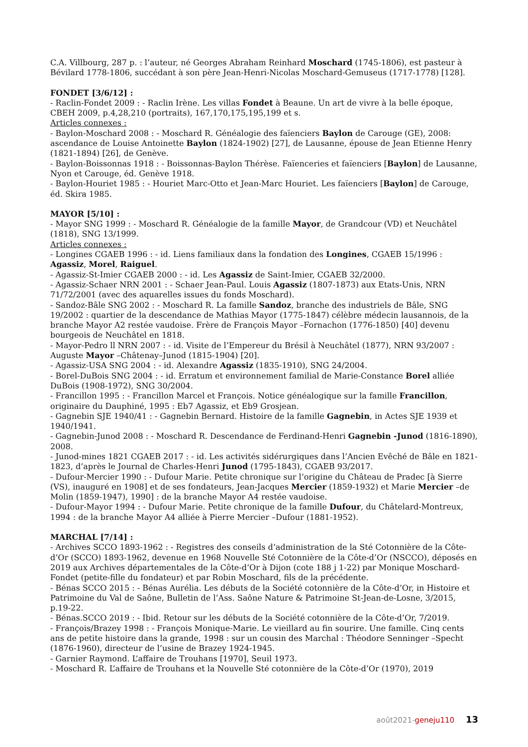C.A. Villbourg, 287 p. : l’auteur, né Georges Abraham Reinhard Moschard (1745-1806), est pasteur à Bévilard 1778-1806, succédant à son père Jean-Henri-Nicolas Moschard-Gemuseus (1717-1778) [128].
FONDET [3/6/12] :
- Raclin-Fondet 2009 : - Raclin Irène. Les villas Fondet à Beaune. Un art de vivre à la belle époque, CBEH 2009, p.4,28,210 (portraits), 167,170,175,195,199 et s.
Articles connexes :
- Baylon-Moschard 2008 : - Moschard R. Généalogie des faïenciers Baylon de Carouge (GE), 2008: ascendance de Louise Antoinette Baylon (1824-1902) [27], de Lausanne, épouse de Jean Etienne Henry (1821-1894) [26], de Genève.
- Baylon-Boissonnas 1918 : - Boissonnas-Baylon Thérèse. Faïenceries et faïenciers [Baylon] de Lausanne, Nyon et Carouge, éd. Genève 1918.
- Baylon-Houriet 1985 : - Houriet Marc-Otto et Jean-Marc Houriet. Les faïenciers [Baylon] de Carouge, éd. Skira 1985.
MAYOR [5/10] :
- Mayor SNG 1999 : - Moschard R. Généalogie de la famille Mayor, de Grandcour (VD) et Neuchâtel (1818), SNG 13/1999.
Articles connexes :
- Longines CGAEB 1996 : - id. Liens familiaux dans la fondation des Longines, CGAEB 15/1996 : Agassiz, Morel, Raiguel.
- Agassiz-St-Imier CGAEB 2000 : - id. Les Agassiz de Saint-Imier, CGAEB 32/2000.
- Agassiz-Schaer NRN 2001 : - Schaer Jean-Paul. Louis Agassiz (1807-1873) aux Etats-Unis, NRN 71/72/2001 (avec des aquarelles issues du fonds Moschard).
- Sandoz-Bâle SNG 2002 : - Moschard R. La famille Sandoz, branche des industriels de Bâle, SNG 19/2002 : quartier de la descendance de Mathias Mayor (1775-1847) célèbre médecin lausannois, de la branche Mayor A2 restée vaudoise. Frère de François Mayor –Fornachon (1776-1850) [40] devenu bourgeois de Neuchâtel en 1818.
- Mayor-Pedro ll NRN 2007 : - id. Visite de l’Empereur du Brésil à Neuchâtel (1877), NRN 93/2007 : Auguste Mayor –Châtenay–Junod (1815-1904) [20].
- Agassiz-USA SNG 2004 : - id. Alexandre Agassiz (1835-1910), SNG 24/2004.
- Borel-DuBois SNG 2004 : - id. Erratum et environnement familial de Marie-Constance Borel alliée DuBois (1908-1972), SNG 30/2004.
- Francillon 1995 : - Francillon Marcel et François. Notice généalogique sur la famille Francillon, originaire du Dauphiné, 1995 : Eb7 Agassiz, et Eb9 Grosjean.
- Gagnebin SJE 1940/41 : - Gagnebin Bernard. Histoire de la famille Gagnebin, in Actes SJE 1939 et 1940/1941.
- Gagnebin-Junod 2008 : - Moschard R. Descendance de Ferdinand-Henri Gagnebin -Junod (1816-1890), 2008.
- Junod-mines 1821 CGAEB 2017 : - id. Les activités sidérurgiques dans l’Ancien Evêché de Bâle en 1821-1823, d’après le Journal de Charles-Henri Junod (1795-1843), CGAEB 93/2017.
- Dufour-Mercier 1990 : - Dufour Marie. Petite chronique sur l’origine du Château de Pradec [à Sierre (VS), inauguré en 1908] et de ses fondateurs, Jean-Jacques Mercier (1859-1932) et Marie Mercier –de Molin (1859-1947), 1990] : de la branche Mayor A4 restée vaudoise.
- Dufour-Mayor 1994 : - Dufour Marie. Petite chronique de la famille Dufour, du Châtelard-Montreux, 1994 : de la branche Mayor A4 alliée à Pierre Mercier –Dufour (1881-1952).
MARCHAL [7/14] :
- Archives SCCO 1893-1962 : - Registres des conseils d’administration de la Sté Cotonnière de la Côte-d’Or (SCCO) 1893-1962, devenue en 1968 Nouvelle Sté Cotonnière de la Côte-d’Or (NSCCO), déposés en 2019 aux Archives départementales de la Côte-d’Or à Dijon (cote 188 j 1-22) par Monique Moschard-Fondet (petite-fille du fondateur) et par Robin Moschard, fils de la précédente.
- Bénas SCCO 2015 : - Bénas Aurélia. Les débuts de la Société cotonnière de la Côte-d’Or, in Histoire et Patrimoine du Val de Saône, Bulletin de l’Ass. Saône Nature & Patrimoine St-Jean-de-Losne, 3/2015, p.19-22.
- Bénas.SCCO 2019 : - Ibid. Retour sur les débuts de la Société cotonnière de la Côte-d’Or, 7/2019.
- François/Brazey 1998 : - François Monique-Marie. Le vieillard au fin sourire. Une famille. Cinq cents ans de petite histoire dans la grande, 1998 : sur un cousin des Marchal : Théodore Senninger –Specht (1876-1960), directeur de l’usine de Brazey 1924-1945.
- Garnier Raymond. L’affaire de Trouhans [1970], Seuil 1973.
- Moschard R. L’affaire de Trouhans et la Nouvelle Sté cotonnière de la Côte-d’Or (1970), 2019
août2021-geneju110 13